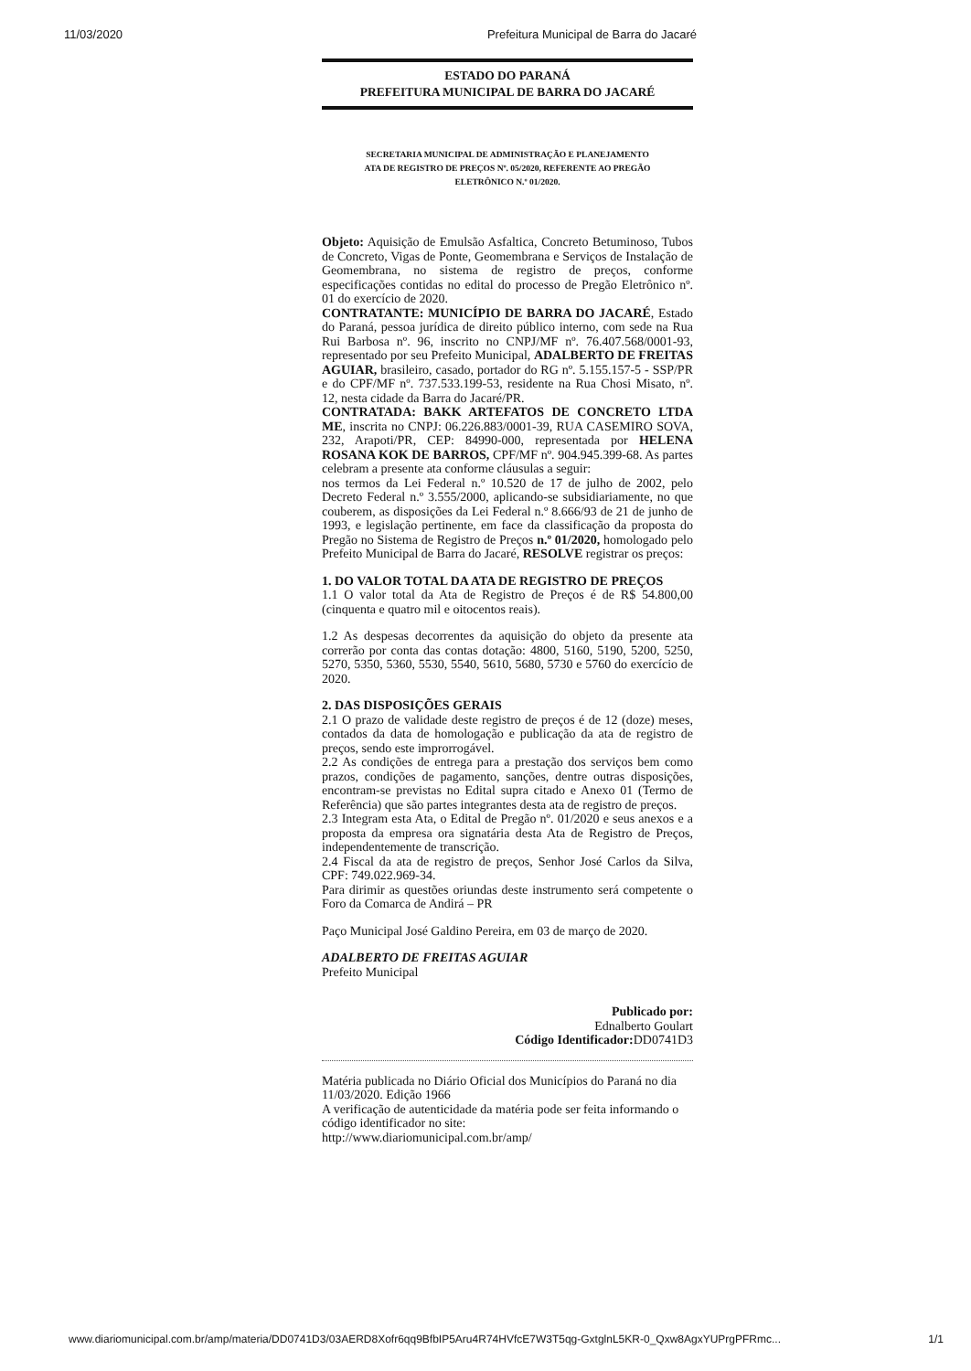11/03/2020 Prefeitura Municipal de Barra do Jacaré
ESTADO DO PARANÁ
PREFEITURA MUNICIPAL DE BARRA DO JACARÉ
SECRETARIA MUNICIPAL DE ADMINISTRAÇÃO E PLANEJAMENTO
ATA DE REGISTRO DE PREÇOS Nº. 05/2020, REFERENTE AO PREGÃO
ELETRÔNICO N.º 01/2020.
Objeto: Aquisição de Emulsão Asfaltica, Concreto Betuminoso, Tubos de Concreto, Vigas de Ponte, Geomembrana e Serviços de Instalação de Geomembrana, no sistema de registro de preços, conforme especificações contidas no edital do processo de Pregão Eletrônico nº. 01 do exercício de 2020.
CONTRATANTE: MUNICÍPIO DE BARRA DO JACARÉ, Estado do Paraná, pessoa jurídica de direito público interno, com sede na Rua Rui Barbosa nº. 96, inscrito no CNPJ/MF nº. 76.407.568/0001-93, representado por seu Prefeito Municipal, ADALBERTO DE FREITAS AGUIAR, brasileiro, casado, portador do RG nº. 5.155.157-5 - SSP/PR e do CPF/MF nº. 737.533.199-53, residente na Rua Chosi Misato, nº. 12, nesta cidade da Barra do Jacaré/PR.
CONTRATADA: BAKK ARTEFATOS DE CONCRETO LTDA ME, inscrita no CNPJ: 06.226.883/0001-39, RUA CASEMIRO SOVA, 232, Arapoti/PR, CEP: 84990-000, representada por HELENA ROSANA KOK DE BARROS, CPF/MF nº. 904.945.399-68. As partes celebram a presente ata conforme cláusulas a seguir:
nos termos da Lei Federal n.º 10.520 de 17 de julho de 2002, pelo Decreto Federal n.º 3.555/2000, aplicando-se subsidiariamente, no que couberem, as disposições da Lei Federal n.º 8.666/93 de 21 de junho de 1993, e legislação pertinente, em face da classificação da proposta do Pregão no Sistema de Registro de Preços n.º 01/2020, homologado pelo Prefeito Municipal de Barra do Jacaré, RESOLVE registrar os preços:
1. DO VALOR TOTAL DA ATA DE REGISTRO DE PREÇOS
1.1 O valor total da Ata de Registro de Preços é de R$ 54.800,00 (cinquenta e quatro mil e oitocentos reais).
1.2 As despesas decorrentes da aquisição do objeto da presente ata correrão por conta das contas dotação: 4800, 5160, 5190, 5200, 5250, 5270, 5350, 5360, 5530, 5540, 5610, 5680, 5730 e 5760 do exercício de 2020.
2. DAS DISPOSIÇÕES GERAIS
2.1 O prazo de validade deste registro de preços é de 12 (doze) meses, contados da data de homologação e publicação da ata de registro de preços, sendo este improrrogável.
2.2 As condições de entrega para a prestação dos serviços bem como prazos, condições de pagamento, sanções, dentre outras disposições, encontram-se previstas no Edital supra citado e Anexo 01 (Termo de Referência) que são partes integrantes desta ata de registro de preços.
2.3 Integram esta Ata, o Edital de Pregão nº. 01/2020 e seus anexos e a proposta da empresa ora signatária desta Ata de Registro de Preços, independentemente de transcrição.
2.4 Fiscal da ata de registro de preços, Senhor José Carlos da Silva, CPF: 749.022.969-34.
Para dirimir as questões oriundas deste instrumento será competente o Foro da Comarca de Andirá – PR
Paço Municipal José Galdino Pereira, em 03 de março de 2020.
ADALBERTO DE FREITAS AGUIAR
Prefeito Municipal
Publicado por:
Ednalberto Goulart
Código Identificador: DD0741D3
Matéria publicada no Diário Oficial dos Municípios do Paraná no dia 11/03/2020. Edição 1966
A verificação de autenticidade da matéria pode ser feita informando o código identificador no site:
http://www.diariomunicipal.com.br/amp/
www.diariomunicipal.com.br/amp/materia/DD0741D3/03AERD8Xofr6qq9BfbIP5Aru4R74HVfcE7W3T5qg-GxtglnL5KR-0_Qxw8AgxYUPrgPFRmc... 1/1